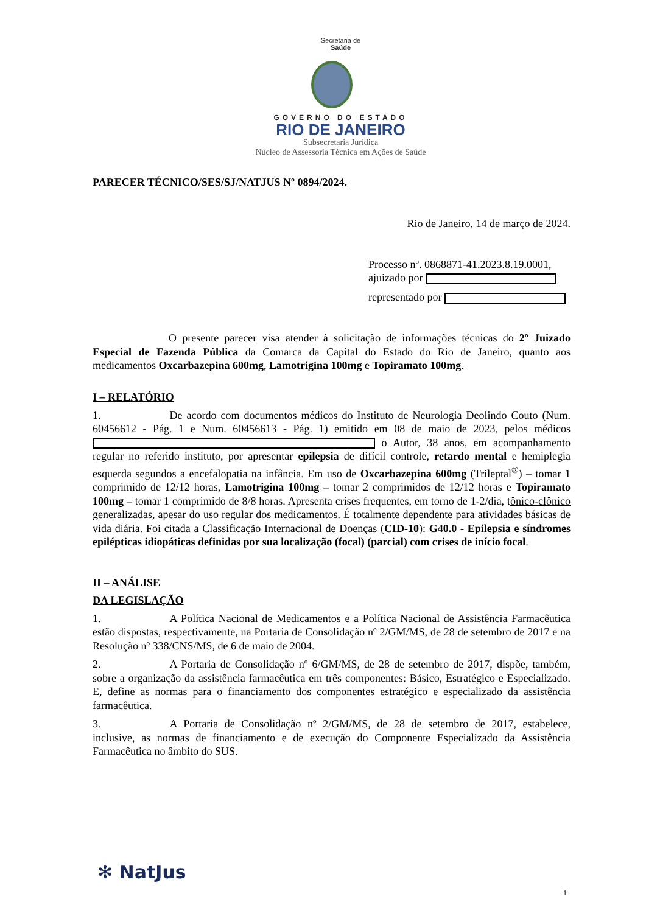Secretaria de
Saúde
GOVERNO DO ESTADO
RIO DE JANEIRO
Subsecretaria Jurídica
Núcleo de Assessoria Técnica em Ações de Saúde
PARECER TÉCNICO/SES/SJ/NATJUS Nº 0894/2024.
Rio de Janeiro, 14 de março de 2024.
Processo nº. 0868871-41.2023.8.19.0001,
ajuizado por
representado por
O presente parecer visa atender à solicitação de informações técnicas do 2º Juizado Especial de Fazenda Pública da Comarca da Capital do Estado do Rio de Janeiro, quanto aos medicamentos Oxcarbazepina 600mg, Lamotrigina 100mg e Topiramato 100mg.
I – RELATÓRIO
1. De acordo com documentos médicos do Instituto de Neurologia Deolindo Couto (Num. 60456612 - Pág. 1 e Num. 60456613 - Pág. 1) emitido em 08 de maio de 2023, pelos médicos o Autor, 38 anos, em acompanhamento regular no referido instituto, por apresentar epilepsia de difícil controle, retardo mental e hemiplegia esquerda segundos a encefalopatia na infância. Em uso de Oxcarbazepina 600mg (Trileptal<sup>®</sup>) – tomar 1 comprimido de 12/12 horas, Lamotrigina 100mg – tomar 2 comprimidos de 12/12 horas e Topiramato 100mg – tomar 1 comprimido de 8/8 horas. Apresenta crises frequentes, em torno de 1-2/dia, tônico-clônico generalizadas, apesar do uso regular dos medicamentos. É totalmente dependente para atividades básicas de vida diária. Foi citada a Classificação Internacional de Doenças (CID-10): G40.0 - Epilepsia e síndromes epilépticas idiopáticas definidas por sua localização (focal) (parcial) com crises de início focal.
II – ANÁLISE
DA LEGISLAÇÃO
1. A Política Nacional de Medicamentos e a Política Nacional de Assistência Farmacêutica estão dispostas, respectivamente, na Portaria de Consolidação nº 2/GM/MS, de 28 de setembro de 2017 e na Resolução nº 338/CNS/MS, de 6 de maio de 2004.
2. A Portaria de Consolidação nº 6/GM/MS, de 28 de setembro de 2017, dispõe, também, sobre a organização da assistência farmacêutica em três componentes: Básico, Estratégico e Especializado. E, define as normas para o financiamento dos componentes estratégico e especializado da assistência farmacêutica.
3. A Portaria de Consolidação nº 2/GM/MS, de 28 de setembro de 2017, estabelece, inclusive, as normas de financiamento e de execução do Componente Especializado da Assistência Farmacêutica no âmbito do SUS.
✻ NatJus
1